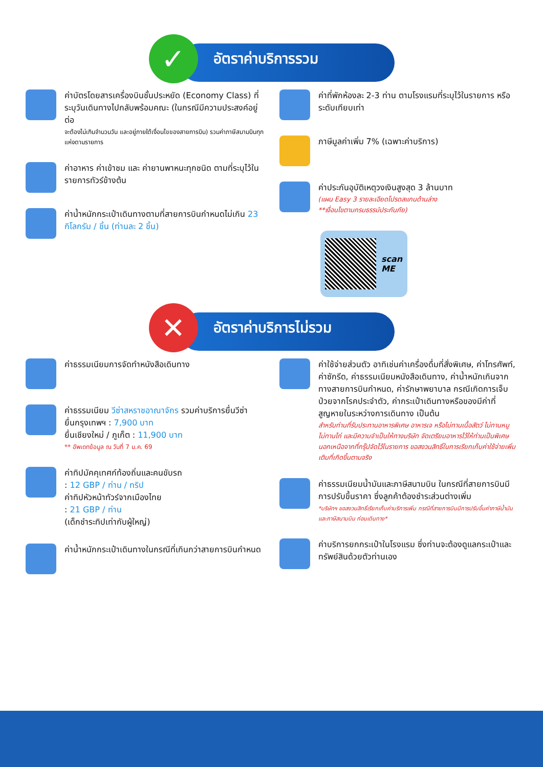✓
อัตราค่าบริการรวม
ค่าบัตรโดยสารเครื่องบินชั้นประหยัด (Economy Class) ที่ระบุวันเดินทางไปกลับพร้อมคณะ (ในกรณีมีความประสงค์อยู่ต่อ
จะต้องไม่เกินจำนวนวัน และอยู่ภายใต้เงื่อนไขของสายการบิน) รวมค่าภาษีสนามบินทุกแห่งตามรายการ
ค่าอาหาร ค่าเข้าชม และ ค่ายานพาหนะทุกชนิด ตามที่ระบุไว้ในรายการทัวร์ข้างต้น
ค่าน้ำหนักกระเป๋าเดินทางตามที่สายการบินกำหนดไม่เกิน 23 กิโลกรัม / ชิ้น (ท่านละ 2 ชิ้น)
ค่าที่พักห้องละ 2-3 ท่าน ตามโรงแรมที่ระบุไว้ในรายการ หรือระดับเทียบเท่า
ภาษีมูลค่าเพิ่ม 7% (เฉพาะค่าบริการ)
ค่าประกันอุบัติเหตุวงเงินสูงสุด 3 ล้านบาท
(แผน Easy 3 รายละเอียดโปรดสแกนด้านล่าง
**เงื่อนไขตามกรมธรรม์ประกันภัย)
scan
ME
✕
อัตราค่าบริการไม่รวม
ค่าธรรมเนียมการจัดทำหนังสือเดินทาง
ค่าธรรมเนียม วีซ่าสหราชอาณาจักร รวมค่าบริการยื่นวีซ่า
ยื่นกรุงเทพฯ : 7,900 บาท
ยื่นเชียงใหม่ / ภูเก็ต : 11,900 บาท
** อัพเดทข้อมูล ณ วันที่ 7 ม.ค. 69
ค่าทิปมัคคุเทศก์ท้องถิ่นและคนขับรถ
: 12 GBP / ท่าน / ทริป
ค่าทิปหัวหน้าทัวร์จากเมืองไทย
: 21 GBP / ท่าน
(เด็กชำระทิปเท่ากับผู้ใหญ่)
ค่าน้ำหนักกระเป๋าเดินทางในกรณีที่เกินกว่าสายการบินกำหนด
ค่าใช้จ่ายส่วนตัว อาทิเช่นค่าเครื่องดื่มที่สั่งพิเศษ, ค่าโทรศัพท์, ค่าซักรีด, ค่าธรรมเนียมหนังสือเดินทาง, ค่าน้ำหนักเกินจากทางสายการบินกำหนด, ค่ารักษาพยาบาล กรณีเกิดการเจ็บป่วยจากโรคประจำตัว, ค่ากระเป๋าเดินทางหรือของมีค่าที่สูญหายในระหว่างการเดินทาง เป็นต้น
สำหรับท่านที่รับประทานอาหารพิเศษ อาหารเจ หรือไม่ทานเนื้อสัตว์ ไม่ทานหมู ไม่ทานไก่ และมีความจำเป็นให้ทางบริษัท จัดเตรียมอาหารไว้ให้ท่านเป็นพิเศษนอกเหนือจากที่กรุ๊ปจัดไว้ในรายการ ขอสงวนสิทธิ์ในการเรียกเก็บค่าใช้จ่ายเพิ่มเติมที่เกิดขึ้นตามจริง
ค่าธรรมเนียมน้ำมันและภาษีสนามบิน ในกรณีที่สายการบินมีการปรับขึ้นราคา ซึ่งลูกค้าต้องชำระส่วนต่างเพิ่ม
*บริษัทฯ ขอสงวนสิทธิ์เรียกเก็บค่าบริการเพิ่ม กรณีที่สายการบินมีการปรับขึ้นค่าภาษีน้ำมันและภาษีสนามบิน ก่อนเดินทาง*
ค่าบริการยกกระเป๋าในโรงแรม ซึ่งท่านจะต้องดูแลกระเป๋าและทรัพย์สินด้วยตัวท่านเอง